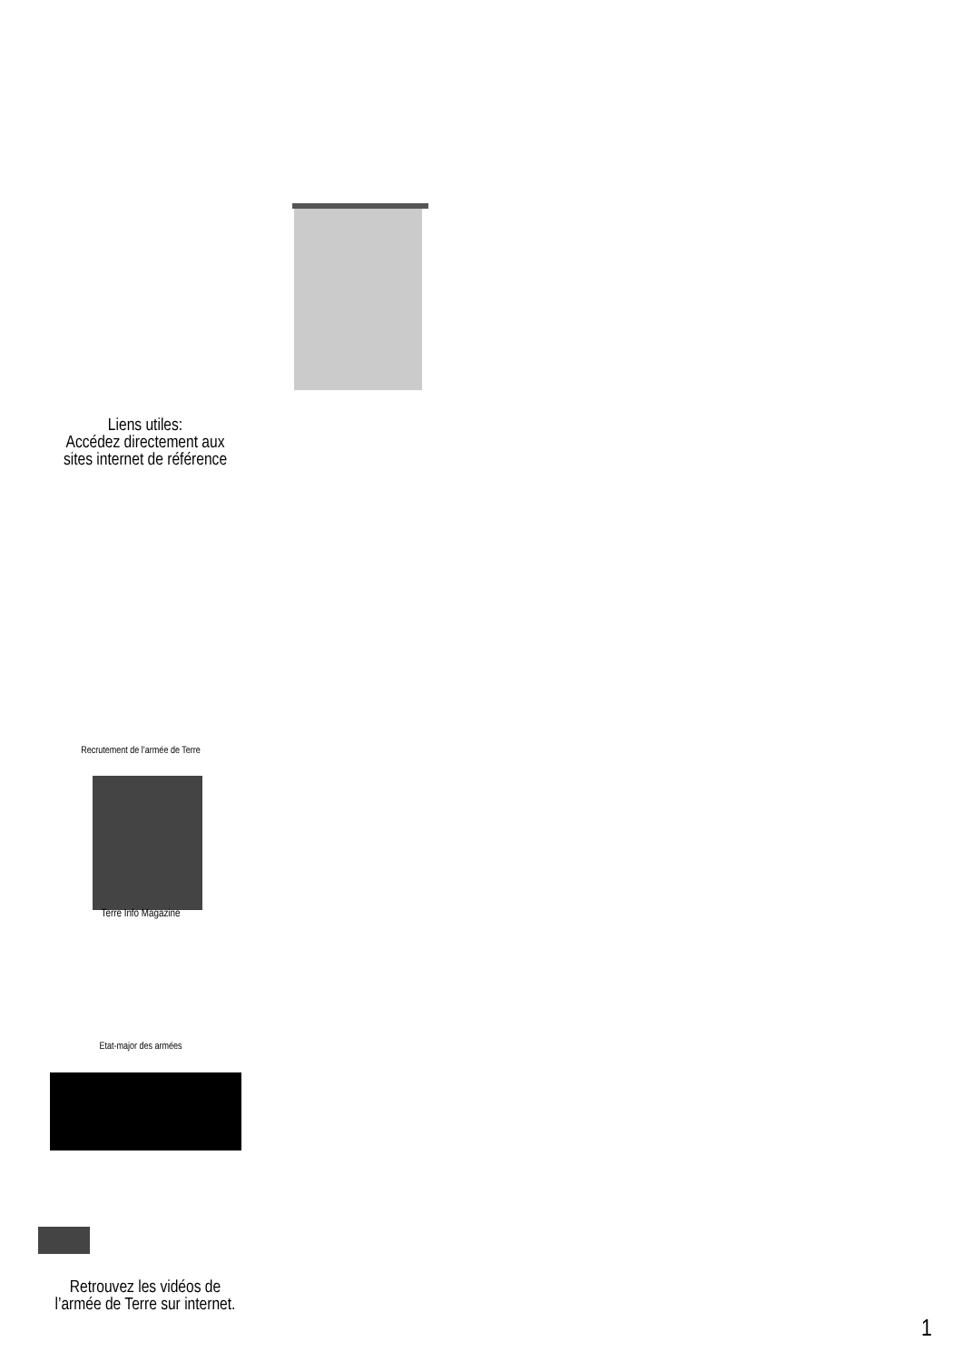Liens utiles:
Accédez directement aux
sites internet de référence
Recrutement de l’armée de Terre
Terre Info Magazine
Etat-major des armées
Retrouvez les vidéos de
l’armée de Terre sur internet.
1